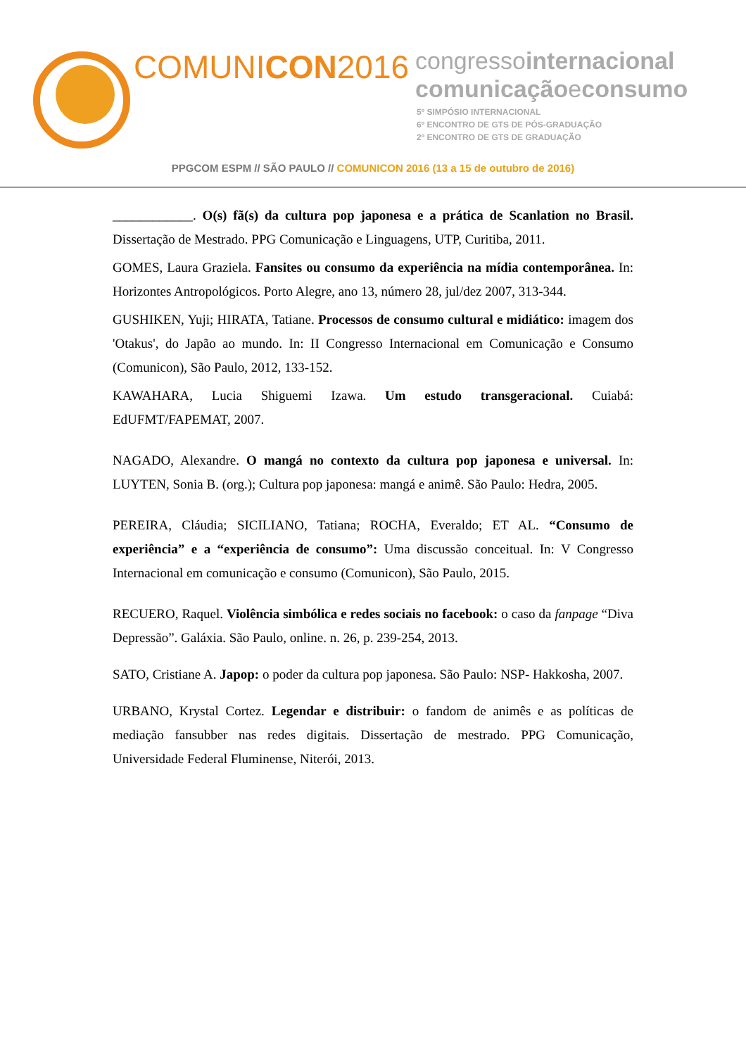COMUNICON2016
congressointernacional
comunicaçãoeconsumo
5º SIMPÓSIO INTERNACIONAL
6º ENCONTRO DE GTS DE PÓS-GRADUAÇÃO
2º ENCONTRO DE GTS DE GRADUAÇÃO
PPGCOM ESPM // SÃO PAULO // COMUNICON 2016 (13 a 15 de outubro de 2016)
____________. O(s) fã(s) da cultura pop japonesa e a prática de Scanlation no Brasil. Dissertação de Mestrado. PPG Comunicação e Linguagens, UTP, Curitiba, 2011.
GOMES, Laura Graziela. Fansites ou consumo da experiência na mídia contemporânea. In: Horizontes Antropológicos. Porto Alegre, ano 13, número 28, jul/dez 2007, 313-344.
GUSHIKEN, Yuji; HIRATA, Tatiane. Processos de consumo cultural e midiático: imagem dos 'Otakus', do Japão ao mundo. In: II Congresso Internacional em Comunicação e Consumo (Comunicon), São Paulo, 2012, 133-152.
KAWAHARA, Lucia Shiguemi Izawa. Um estudo transgeracional. Cuiabá: EdUFMT/FAPEMAT, 2007.
NAGADO, Alexandre. O mangá no contexto da cultura pop japonesa e universal. In: LUYTEN, Sonia B. (org.); Cultura pop japonesa: mangá e animê. São Paulo: Hedra, 2005.
PEREIRA, Cláudia; SICILIANO, Tatiana; ROCHA, Everaldo; ET AL. “Consumo de experiência” e a “experiência de consumo”: Uma discussão conceitual. In: V Congresso Internacional em comunicação e consumo (Comunicon), São Paulo, 2015.
RECUERO, Raquel. Violência simbólica e redes sociais no facebook: o caso da fanpage “Diva Depressão”. Galáxia. São Paulo, online. n. 26, p. 239-254, 2013.
SATO, Cristiane A. Japop: o poder da cultura pop japonesa. São Paulo: NSP- Hakkosha, 2007.
URBANO, Krystal Cortez. Legendar e distribuir: o fandom de animês e as políticas de mediação fansubber nas redes digitais. Dissertação de mestrado. PPG Comunicação, Universidade Federal Fluminense, Niterói, 2013.